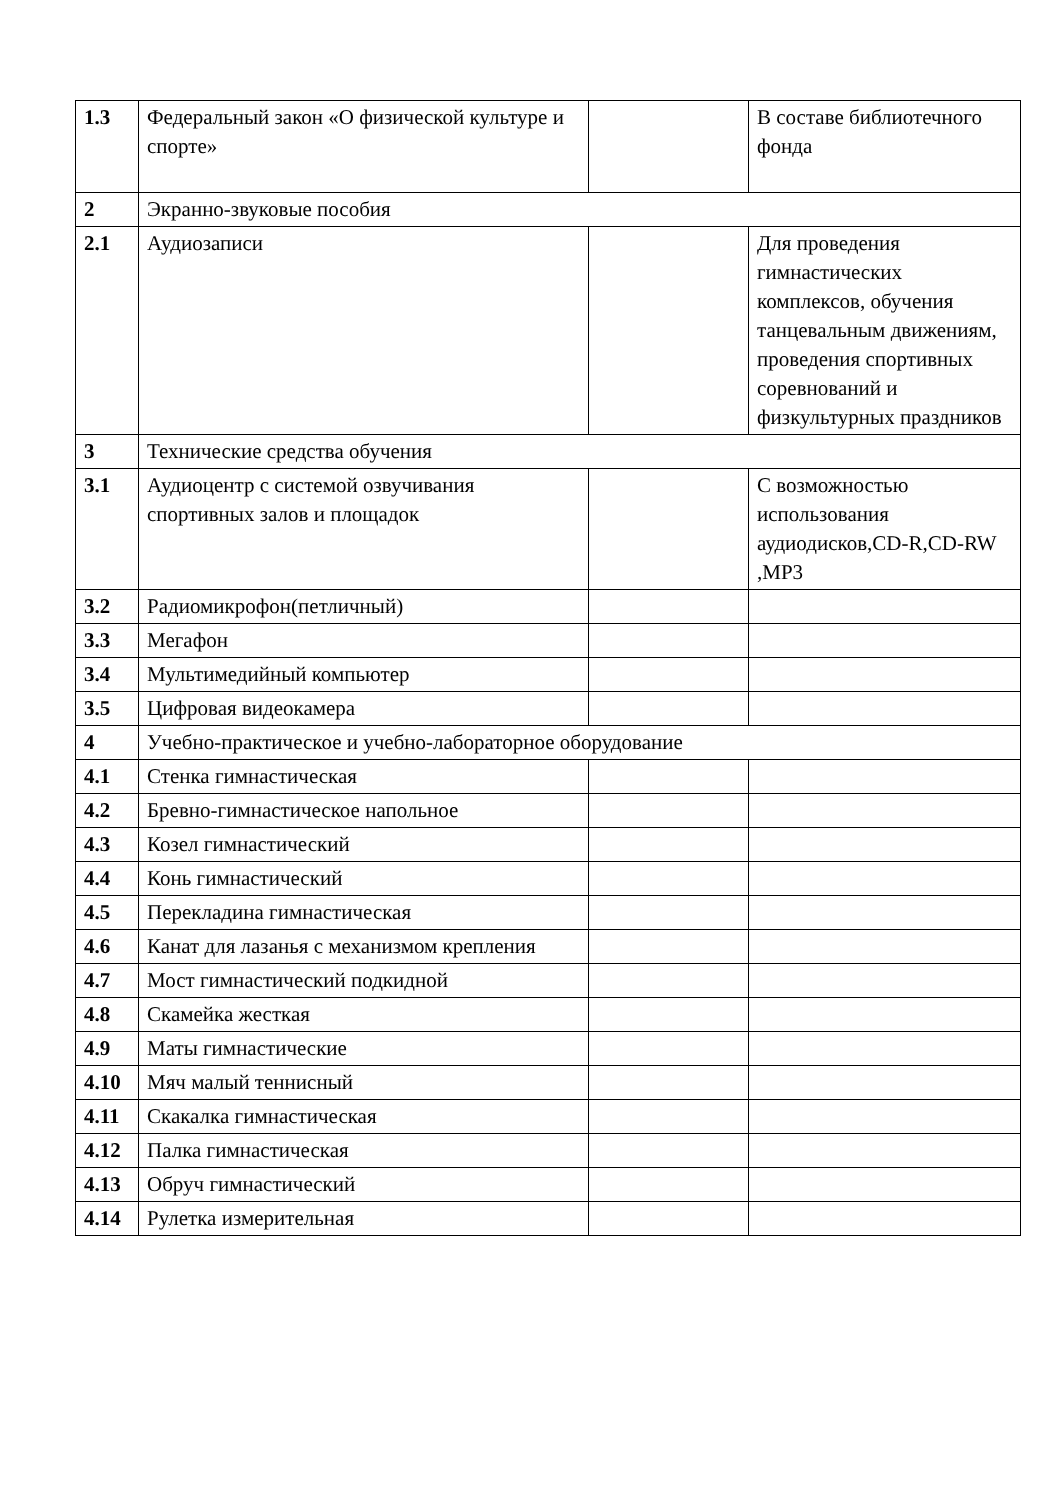| 1.3 | Федеральный закон «О физической культуре и спорте» | | В составе библиотечного фонда |
| 2 | Экранно-звуковые пособия | | |
| 2.1 | Аудиозаписи | | Для проведения гимнастических комплексов, обучения танцевальным движениям, проведения спортивных соревнований и физкультурных праздников |
| 3 | Технические средства обучения | | |
| 3.1 | Аудиоцентр с системой озвучивания спортивных залов и площадок | | С возможностью использования аудиодисков,CD-R,CD-RW ,MP3 |
| 3.2 | Радиомикрофон(петличный) | | |
| 3.3 | Мегафон | | |
| 3.4 | Мультимедийный компьютер | | |
| 3.5 | Цифровая видеокамера | | |
| 4 | Учебно-практическое и учебно-лабораторное оборудование | | |
| 4.1 | Стенка гимнастическая | | |
| 4.2 | Бревно-гимнастическое напольное | | |
| 4.3 | Козел гимнастический | | |
| 4.4 | Конь гимнастический | | |
| 4.5 | Перекладина гимнастическая | | |
| 4.6 | Канат для лазанья с механизмом крепления | | |
| 4.7 | Мост гимнастический подкидной | | |
| 4.8 | Скамейка жесткая | | |
| 4.9 | Маты гимнастические | | |
| 4.10 | Мяч малый теннисный | | |
| 4.11 | Скакалка гимнастическая | | |
| 4.12 | Палка гимнастическая | | |
| 4.13 | Обруч гимнастический | | |
| 4.14 | Рулетка измерительная | | |